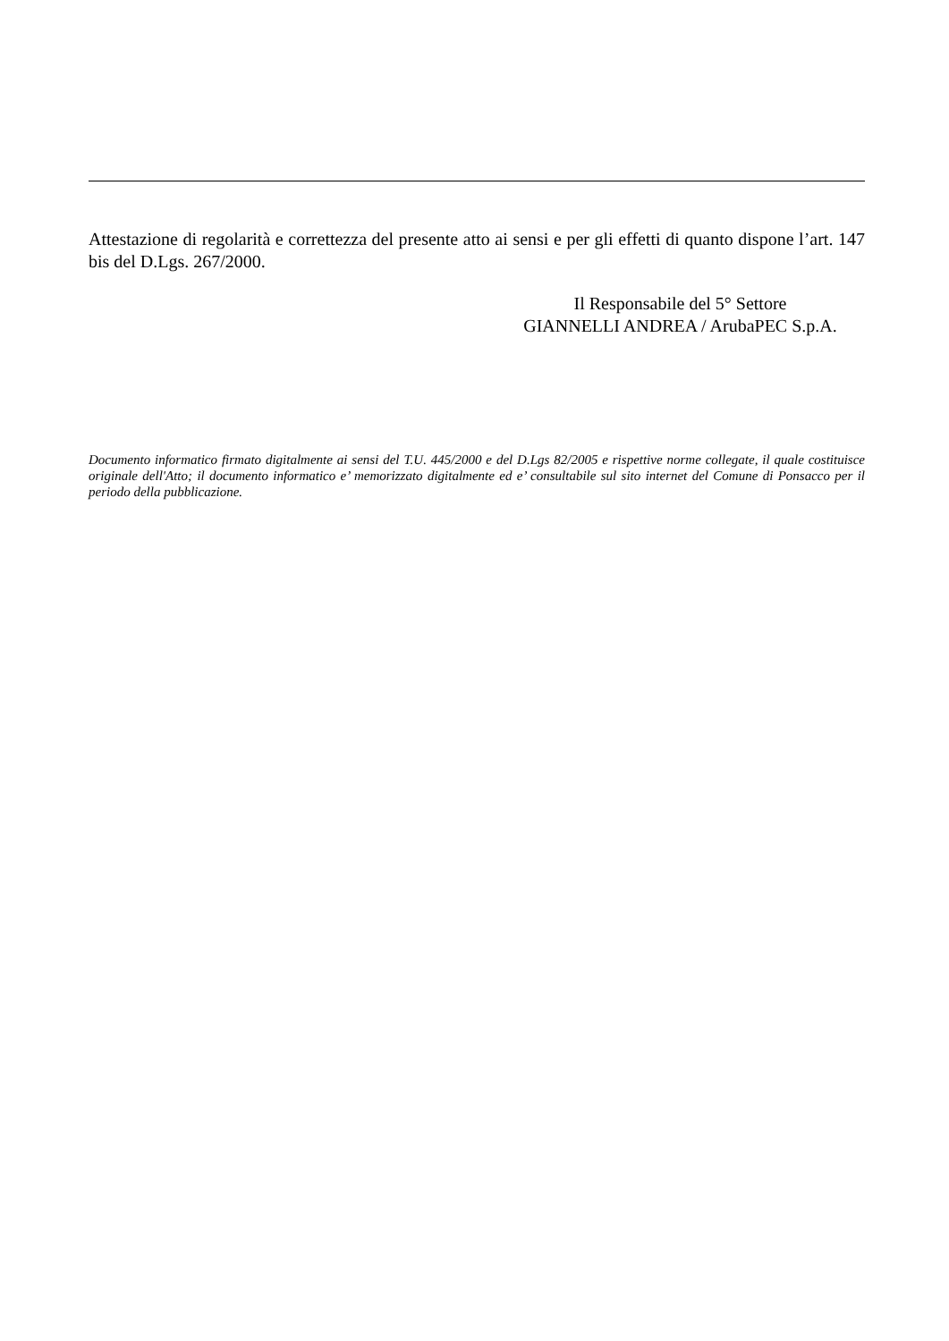Attestazione di regolarità e correttezza del presente atto ai sensi e per gli effetti di quanto dispone l’art. 147 bis del D.Lgs. 267/2000.
Il Responsabile del 5° Settore
GIANNELLI ANDREA / ArubaPEC S.p.A.
Documento informatico firmato digitalmente ai sensi del T.U. 445/2000 e del D.Lgs 82/2005 e rispettive norme collegate, il quale costituisce originale dell'Atto; il documento informatico e’ memorizzato digitalmente ed e’ consultabile sul sito internet del Comune di Ponsacco per il periodo della pubblicazione.